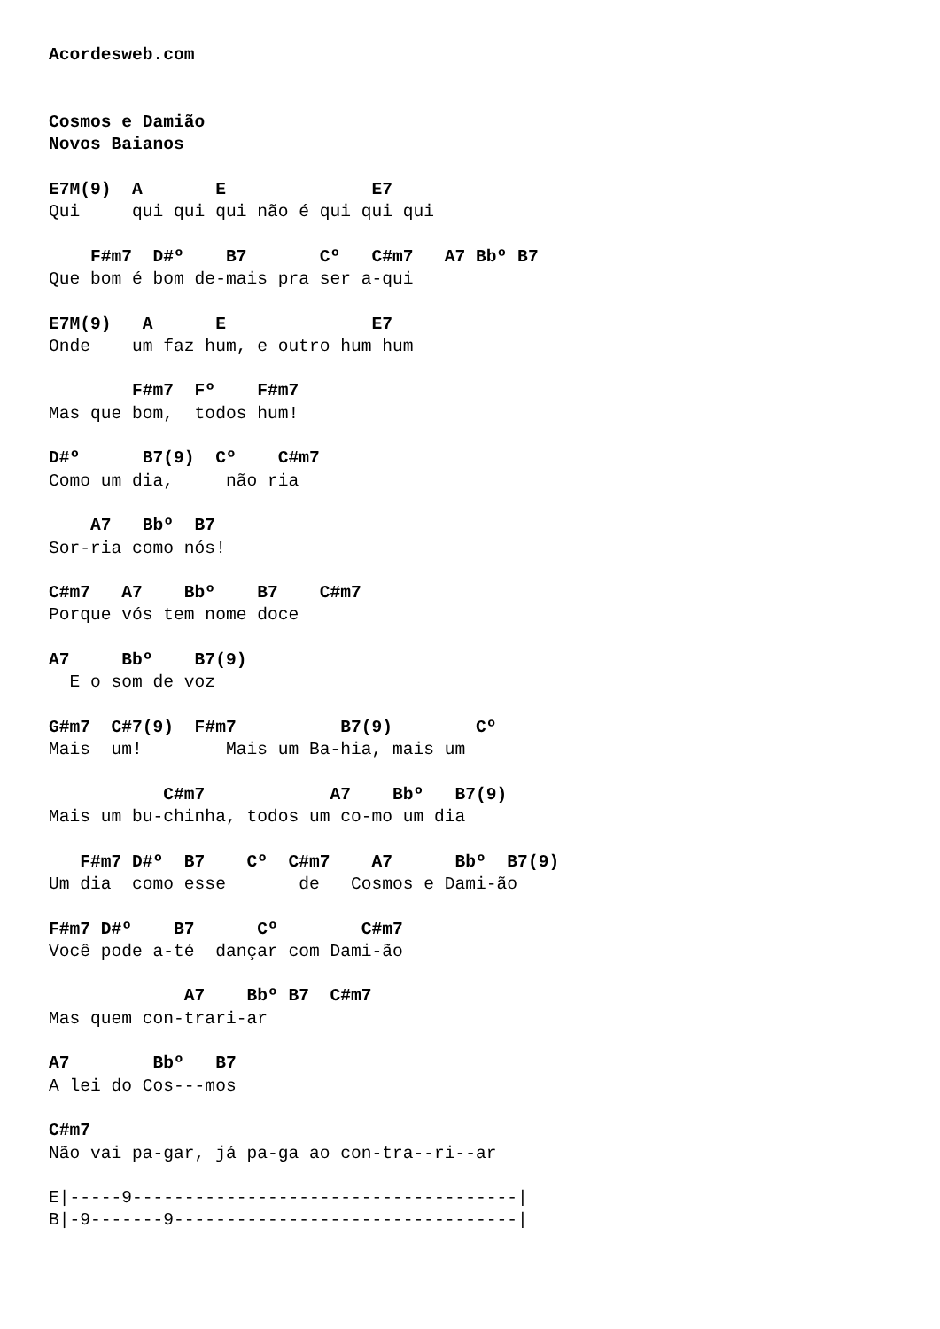Acordesweb.com


Cosmos e Damião
Novos Baianos

E7M(9)  A       E              E7
Qui     qui qui qui não é qui qui qui

    F#m7  D#º    B7       Cº   C#m7   A7 Bbº B7
Que bom é bom de-mais pra ser a-qui

E7M(9)   A      E              E7
Onde    um faz hum, e outro hum hum

        F#m7  Fº    F#m7
Mas que bom,  todos hum!

D#º      B7(9)  Cº    C#m7
Como um dia,     não ria

    A7   Bbº  B7
Sor-ria como nós!

C#m7   A7    Bbº    B7    C#m7
Porque vós tem nome doce

A7     Bbº    B7(9)
  E o som de voz

G#m7  C#7(9)  F#m7          B7(9)        Cº
Mais  um!        Mais um Ba-hia, mais um

           C#m7            A7    Bbº   B7(9)
Mais um bu-chinha, todos um co-mo um dia

   F#m7 D#º  B7    Cº  C#m7    A7      Bbº  B7(9)
Um dia  como esse       de   Cosmos e Dami-ão

F#m7 D#º    B7      Cº        C#m7
Você pode a-té  dançar com Dami-ão

             A7    Bbº B7  C#m7
Mas quem con-trari-ar

A7        Bbº   B7
A lei do Cos---mos

C#m7
Não vai pa-gar, já pa-ga ao con-tra--ri--ar

E|-----9-------------------------------------|
B|-9-------9---------------------------------|